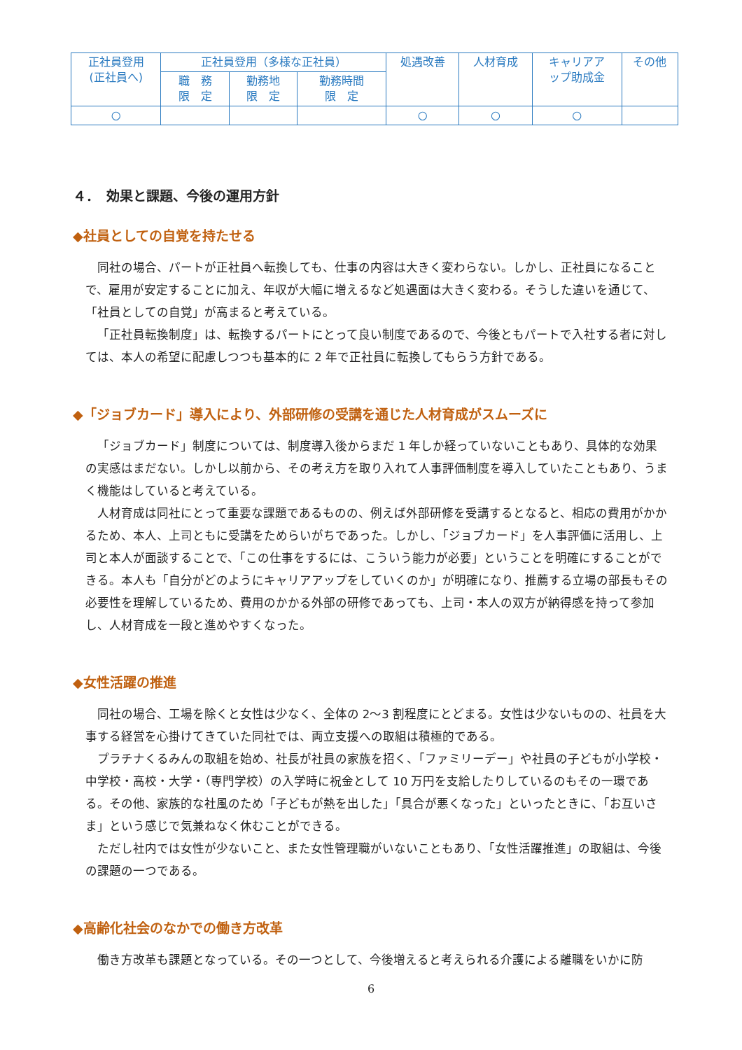| 正社員登用 (正社員へ) | 正社員登用（多様な正社員） | | | 処遇改善 | 人材育成 | キャリアア ップ助成金 | その他 |
| --- | --- | --- | --- | --- | --- | --- | --- |
| | 職 務 限 定 | 勤務地 限 定 | 勤務時間 限 定 | | | | |
| ○ | | | | ○ | ○ | ○ | |
４．　効果と課題、今後の運用方針
◆社員としての自覚を持たせる
同社の場合、パートが正社員へ転換しても、仕事の内容は大きく変わらない。しかし、正社員になることで、雇用が安定することに加え、年収が大幅に増えるなど処遇面は大きく変わる。そうした違いを通じて、「社員としての自覚」が高まると考えている。
「正社員転換制度」は、転換するパートにとって良い制度であるので、今後ともパートで入社する者に対しては、本人の希望に配慮しつつも基本的に 2 年で正社員に転換してもらう方針である。
◆「ジョブカード」導入により、外部研修の受講を通じた人材育成がスムーズに
「ジョブカード」制度については、制度導入後からまだ 1 年しか経っていないこともあり、具体的な効果の実感はまだない。しかし以前から、その考え方を取り入れて人事評価制度を導入していたこともあり、うまく機能はしていると考えている。
人材育成は同社にとって重要な課題であるものの、例えば外部研修を受講するとなると、相応の費用がかかるため、本人、上司ともに受講をためらいがちであった。しかし、「ジョブカード」を人事評価に活用し、上司と本人が面談することで、「この仕事をするには、こういう能力が必要」ということを明確にすることができる。本人も「自分がどのようにキャリアアップをしていくのか」が明確になり、推薦する立場の部長もその必要性を理解しているため、費用のかかる外部の研修であっても、上司・本人の双方が納得感を持って参加し、人材育成を一段と進めやすくなった。
◆女性活躍の推進
同社の場合、工場を除くと女性は少なく、全体の 2～3 割程度にとどまる。女性は少ないものの、社員を大事する経営を心掛けてきていた同社では、両立支援への取組は積極的である。
プラチナくるみんの取組を始め、社長が社員の家族を招く、「ファミリーデー」や社員の子どもが小学校・中学校・高校・大学・（専門学校）の入学時に祝金として 10 万円を支給したりしているのもその一環である。その他、家族的な社風のため「子どもが熱を出した」「具合が悪くなった」といったときに、「お互いさま」という感じで気兼ねなく休むことができる。
ただし社内では女性が少ないこと、また女性管理職がいないこともあり、「女性活躍推進」の取組は、今後の課題の一つである。
◆高齢化社会のなかでの働き方改革
働き方改革も課題となっている。その一つとして、今後増えると考えられる介護による離職をいかに防
6